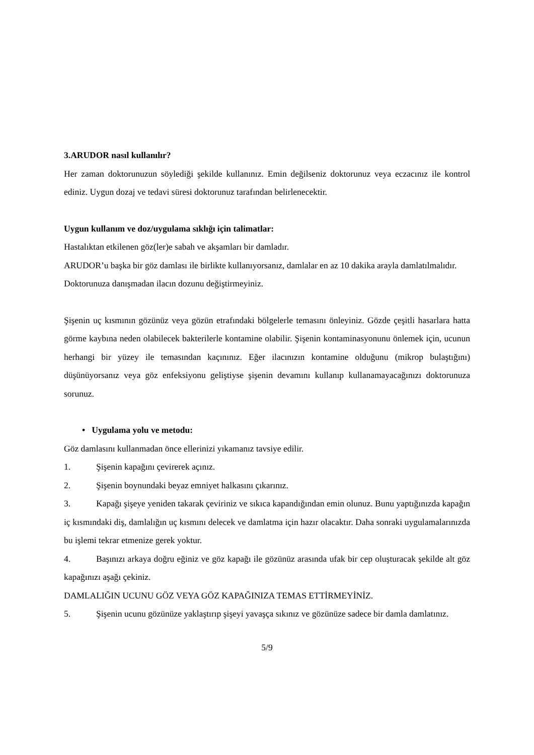3.ARUDOR nasıl kullanılır?
Her zaman doktorunuzun söylediği şekilde kullanınız. Emin değilseniz doktorunuz veya eczacınız ile kontrol ediniz. Uygun dozaj ve tedavi süresi doktorunuz tarafından belirlenecektir.
Uygun kullanım ve doz/uygulama sıklığı için talimatlar:
Hastalıktan etkilenen göz(ler)e sabah ve akşamları bir damladır.
ARUDOR’u başka bir göz damlası ile birlikte kullanıyorsanız, damlalar en az 10 dakika arayla damlatılmalıdır.
Doktorunuza danışmadan ilacın dozunu değiştirmeyiniz.
Şişenin uç kısmının gözünüz veya gözün etrafındaki bölgelerle temasını önleyiniz. Gözde çeşitli hasarlara hatta görme kaybına neden olabilecek bakterilerle kontamine olabilir. Şişenin kontaminasyonunu önlemek için, ucunun herhangi bir yüzey ile temasından kaçınınız. Eğer ilacınızın kontamine olduğunu (mikrop bulaştığını) düşünüyorsanız veya göz enfeksiyonu geliştiyse şişenin devamını kullanıp kullanamayacağınızı doktorunuza sorunuz.
• Uygulama yolu ve metodu:
Göz damlasını kullanmadan önce ellerinizi yıkamanız tavsiye edilir.
1. Şişenin kapağını çevirerek açınız.
2. Şişenin boynundaki beyaz emniyet halkasını çıkarınız.
3. Kapağı şişeye yeniden takarak çeviriniz ve sıkıca kapandığından emin olunuz. Bunu yaptığınızda kapağın iç kısmındaki diş, damlalığın uç kısmını delecek ve damlatma için hazır olacaktır. Daha sonraki uygulamalarınızda bu işlemi tekrar etmenize gerek yoktur.
4. Başınızı arkaya doğru eğiniz ve göz kapağı ile gözünüz arasında ufak bir cep oluşturacak şekilde alt göz kapağınızı aşağı çekiniz.
DAMLALIĞIN UCUNU GÖZ VEYA GÖZ KAPAĞINIZA TEMAS ETTİRMEYİNİZ.
5. Şişenin ucunu gözünüze yaklaştırıp şişeyi yavaşça sıkınız ve gözünüze sadece bir damla damlatınız.
5/9